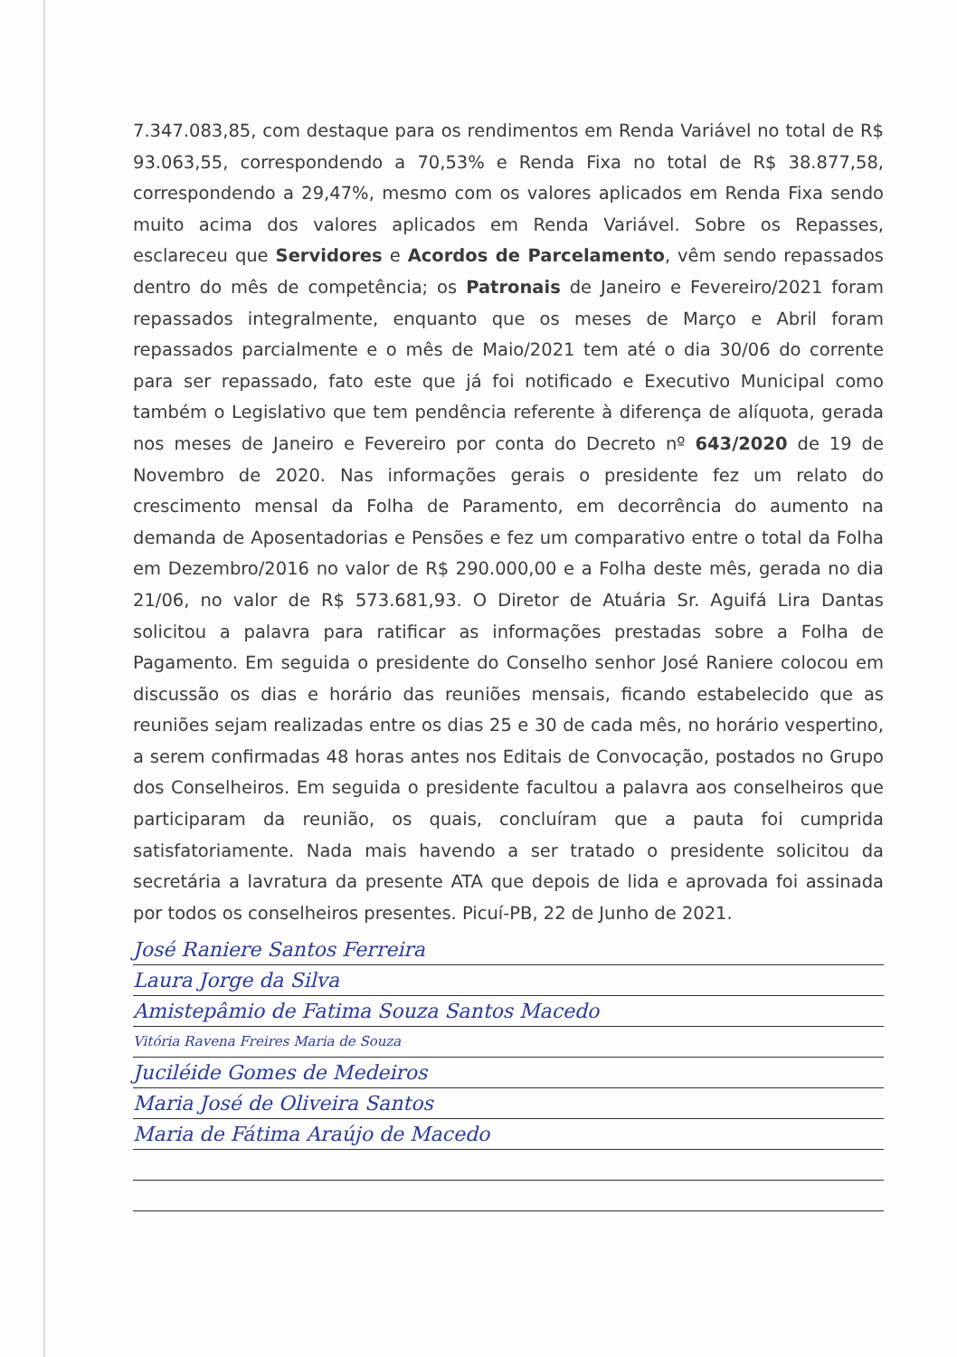7.347.083,85, com destaque para os rendimentos em Renda Variável no total de R$ 93.063,55, correspondendo a 70,53% e Renda Fixa no total de R$ 38.877,58, correspondendo a 29,47%, mesmo com os valores aplicados em Renda Fixa sendo muito acima dos valores aplicados em Renda Variável. Sobre os Repasses, esclareceu que Servidores e Acordos de Parcelamento, vêm sendo repassados dentro do mês de competência; os Patronais de Janeiro e Fevereiro/2021 foram repassados integralmente, enquanto que os meses de Março e Abril foram repassados parcialmente e o mês de Maio/2021 tem até o dia 30/06 do corrente para ser repassado, fato este que já foi notificado e Executivo Municipal como também o Legislativo que tem pendência referente à diferença de alíquota, gerada nos meses de Janeiro e Fevereiro por conta do Decreto nº 643/2020 de 19 de Novembro de 2020. Nas informações gerais o presidente fez um relato do crescimento mensal da Folha de Paramento, em decorrência do aumento na demanda de Aposentadorias e Pensões e fez um comparativo entre o total da Folha em Dezembro/2016 no valor de R$ 290.000,00 e a Folha deste mês, gerada no dia 21/06, no valor de R$ 573.681,93. O Diretor de Atuária Sr. Aguifá Lira Dantas solicitou a palavra para ratificar as informações prestadas sobre a Folha de Pagamento. Em seguida o presidente do Conselho senhor José Raniere colocou em discussão os dias e horário das reuniões mensais, ficando estabelecido que as reuniões sejam realizadas entre os dias 25 e 30 de cada mês, no horário vespertino, a serem confirmadas 48 horas antes nos Editais de Convocação, postados no Grupo dos Conselheiros. Em seguida o presidente facultou a palavra aos conselheiros que participaram da reunião, os quais, concluíram que a pauta foi cumprida satisfatoriamente. Nada mais havendo a ser tratado o presidente solicitou da secretária a lavratura da presente ATA que depois de lida e aprovada foi assinada por todos os conselheiros presentes. Picuí-PB, 22 de Junho de 2021.
José Raniere Santos Ferreira
Laura Jorge da Silva
Amistepâmio de Fatima Souza Santos Macedo
Vitória Ravena Freires Maria de Souza
Juciléide Gomes de Medeiros
Maria José de Oliveira Santos
Maria de Fátima Araújo de Macedo